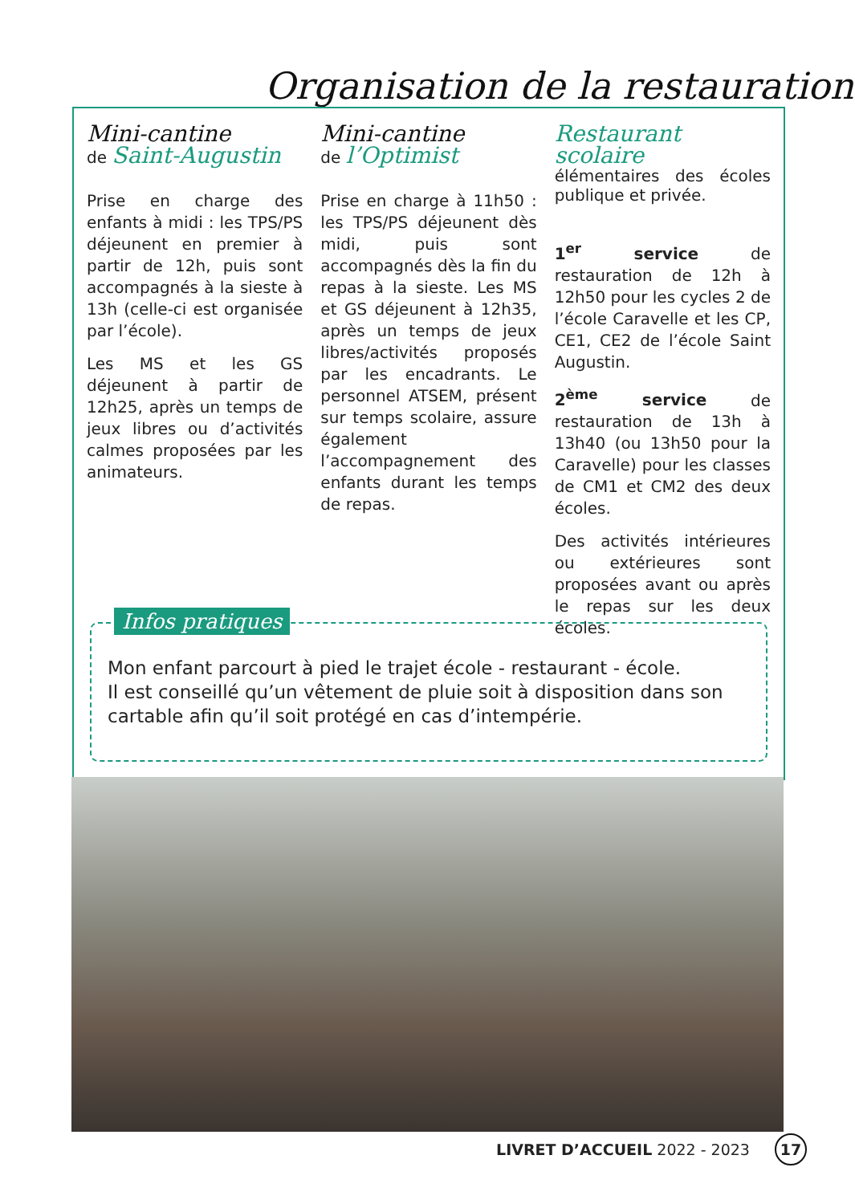Organisation de la restauration
Mini-cantine
de Saint-Augustin
Prise en charge des enfants à midi : les TPS/PS déjeunent en premier à partir de 12h, puis sont accompagnés à la sieste à 13h (celle-ci est organisée par l’école).
Les MS et les GS déjeunent à partir de 12h25, après un temps de jeux libres ou d’activités calmes proposées par les animateurs.
Mini-cantine
de l’Optimist
Prise en charge à 11h50 : les TPS/PS déjeunent dès midi, puis sont accompagnés dès la fin du repas à la sieste. Les MS et GS déjeunent à 12h35, après un temps de jeux libres/activités proposés par les encadrants. Le personnel ATSEM, présent sur temps scolaire, assure également l’accompagnement des enfants durant les temps de repas.
Restaurant scolaire
élémentaires des écoles publique et privée.
1<sup>er</sup> service de restauration de 12h à 12h50 pour les cycles 2 de l’école Caravelle et les CP, CE1, CE2 de l’école Saint Augustin.
2<sup>ème</sup> service de restauration de 13h à 13h40 (ou 13h50 pour la Caravelle) pour les classes de CM1 et CM2 des deux écoles.
Des activités intérieures ou extérieures sont proposées avant ou après le repas sur les deux écoles.
Infos pratiques
Mon enfant parcourt à pied le trajet école - restaurant - école.
Il est conseillé qu’un vêtement de pluie soit à disposition dans son cartable afin qu’il soit protégé en cas d’intempérie.
LIVRET D’ACCUEIL 2022 - 2023 17